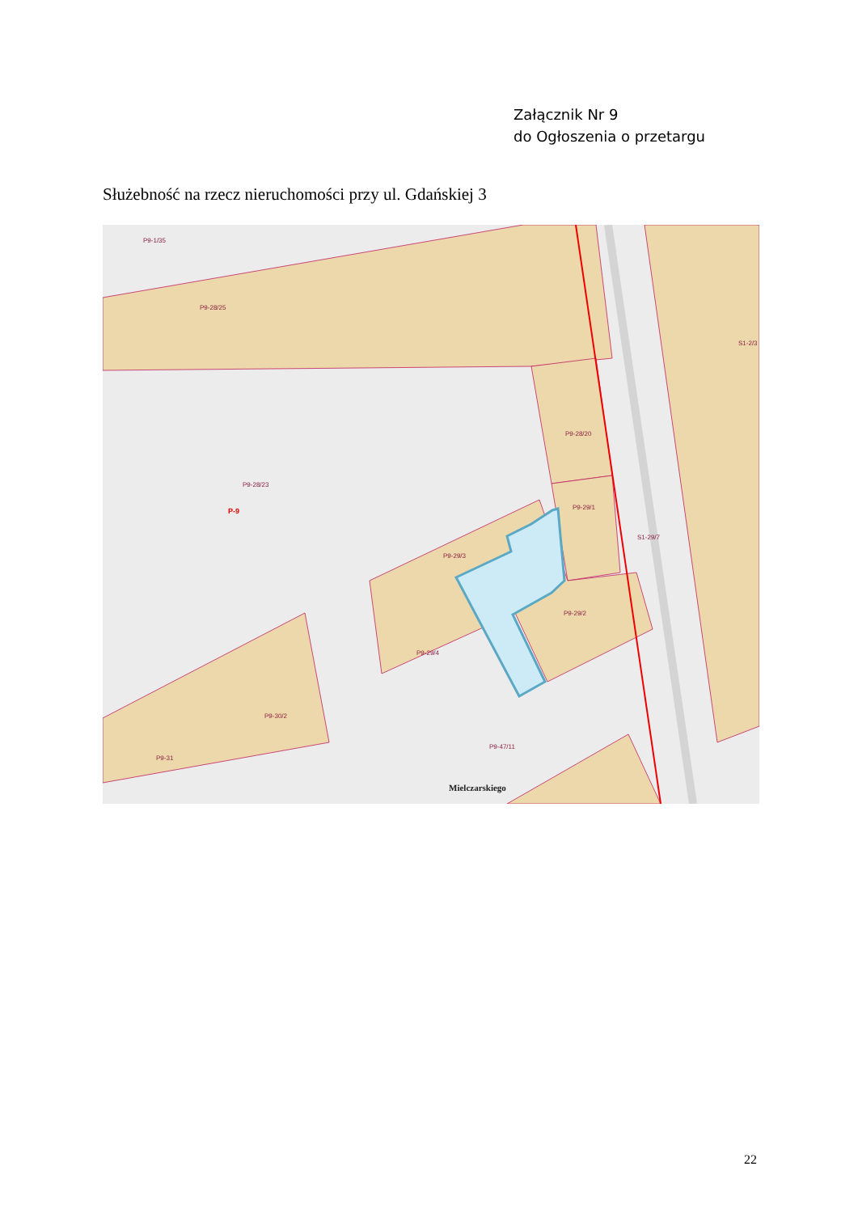Załącznik Nr 9
do Ogłoszenia o przetargu
Służebność na rzecz nieruchomości przy ul. Gdańskiej 3
P9-1/35
P9-28/25
P9-28/23
P-9
P9-28/20
P9-29/1
P9-29/3
P9-29/4
P9-29/2
S1-29/7
S1-2/3
P9-30/2
P9-31
P9-47/11
Mielczarskiego
22